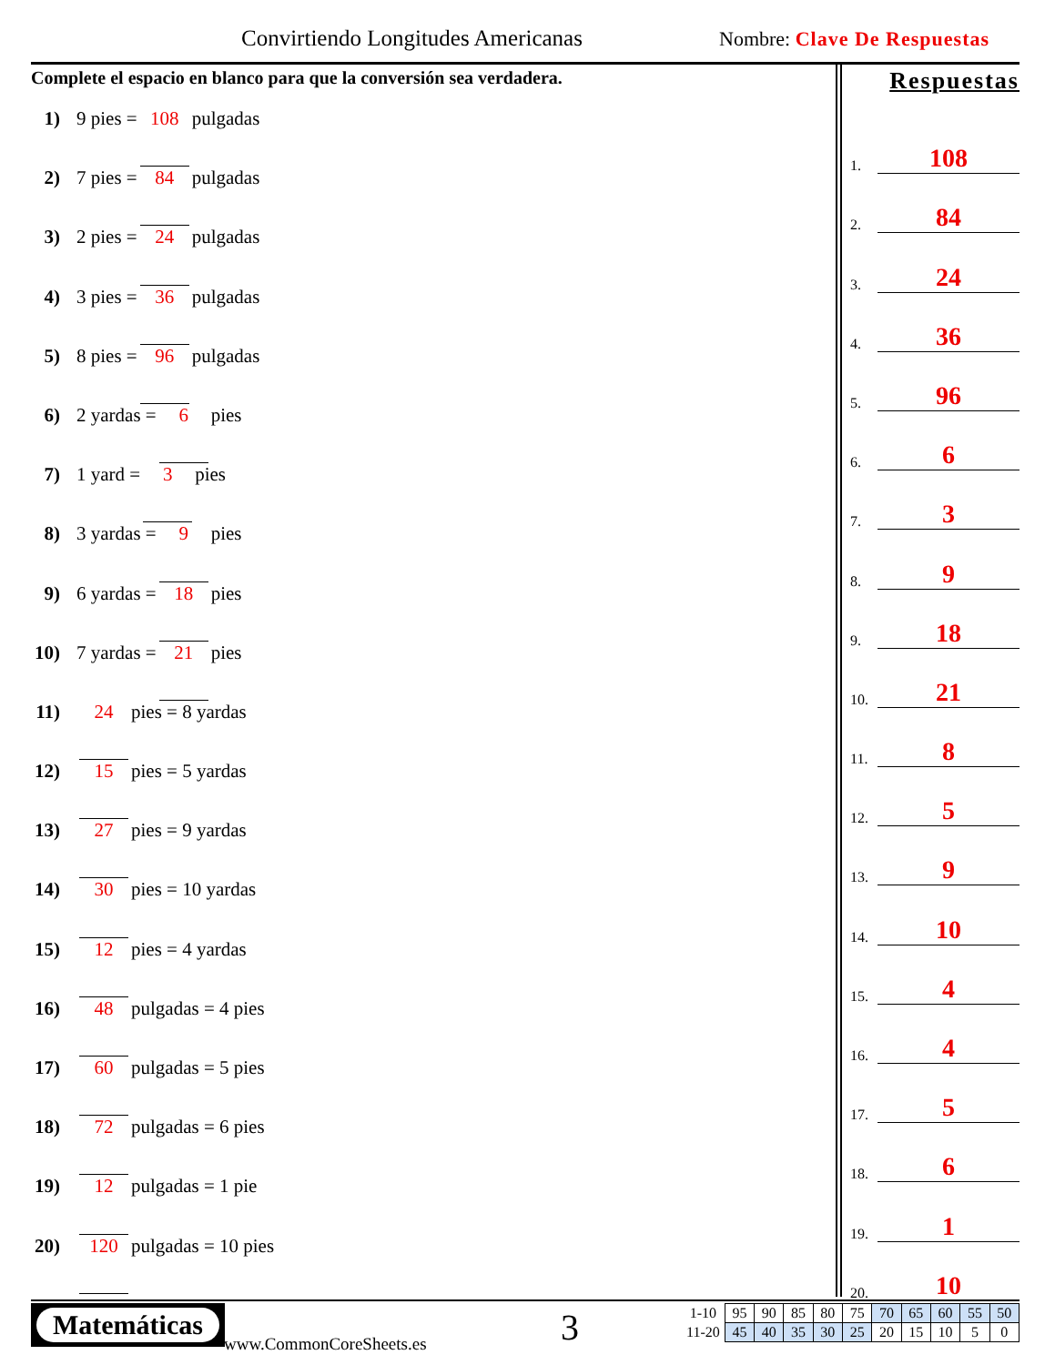Convirtiendo Longitudes Americanas
Nombre: Clave De Respuestas
Complete el espacio en blanco para que la conversión sea verdadera.
1) 9 pies = 108 pulgadas
2) 7 pies = 84 pulgadas
3) 2 pies = 24 pulgadas
4) 3 pies = 36 pulgadas
5) 8 pies = 96 pulgadas
6) 2 yardas = 6 pies
7) 1 yard = 3 pies
8) 3 yardas = 9 pies
9) 6 yardas = 18 pies
10) 7 yardas = 21 pies
11) 24 pies = 8 yardas
12) 15 pies = 5 yardas
13) 27 pies = 9 yardas
14) 30 pies = 10 yardas
15) 12 pies = 4 yardas
16) 48 pulgadas = 4 pies
17) 60 pulgadas = 5 pies
18) 72 pulgadas = 6 pies
19) 12 pulgadas = 1 pie
20) 120 pulgadas = 10 pies
Respuestas
1. 108
2. 84
3. 24
4. 36
5. 96
6. 6
7. 3
8. 9
9. 18
10. 21
11. 8
12. 5
13. 9
14. 10
15. 4
16. 4
17. 5
18. 6
19. 1
20. 10
Matemáticas
www.CommonCoreSheets.es 3
| 1-10 | 95 | 90 | 85 | 80 | 75 | 70 | 65 | 60 | 55 | 50 |
| 11-20 | 45 | 40 | 35 | 30 | 25 | 20 | 15 | 10 | 5 | 0 |